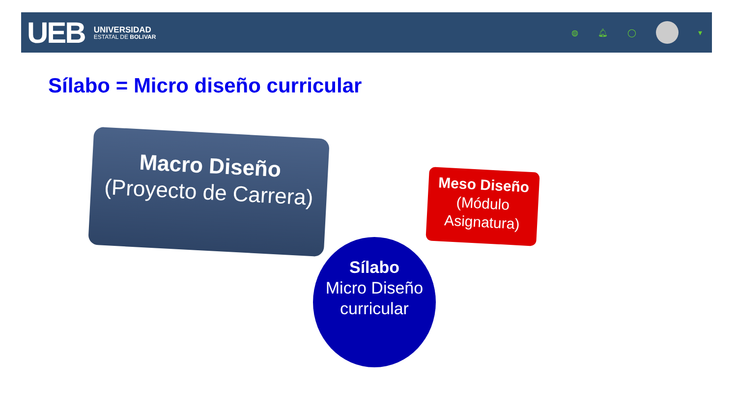UEB
UNIVERSIDAD
ESTATAL DE BOLIVAR
◍ 🔔︎ ◯ ▾
Sílabo = Micro diseño curricular
Macro Diseño
(Proyecto de Carrera)
Meso Diseño
(Módulo Asignatura)
Sílabo
Micro Diseño curricular